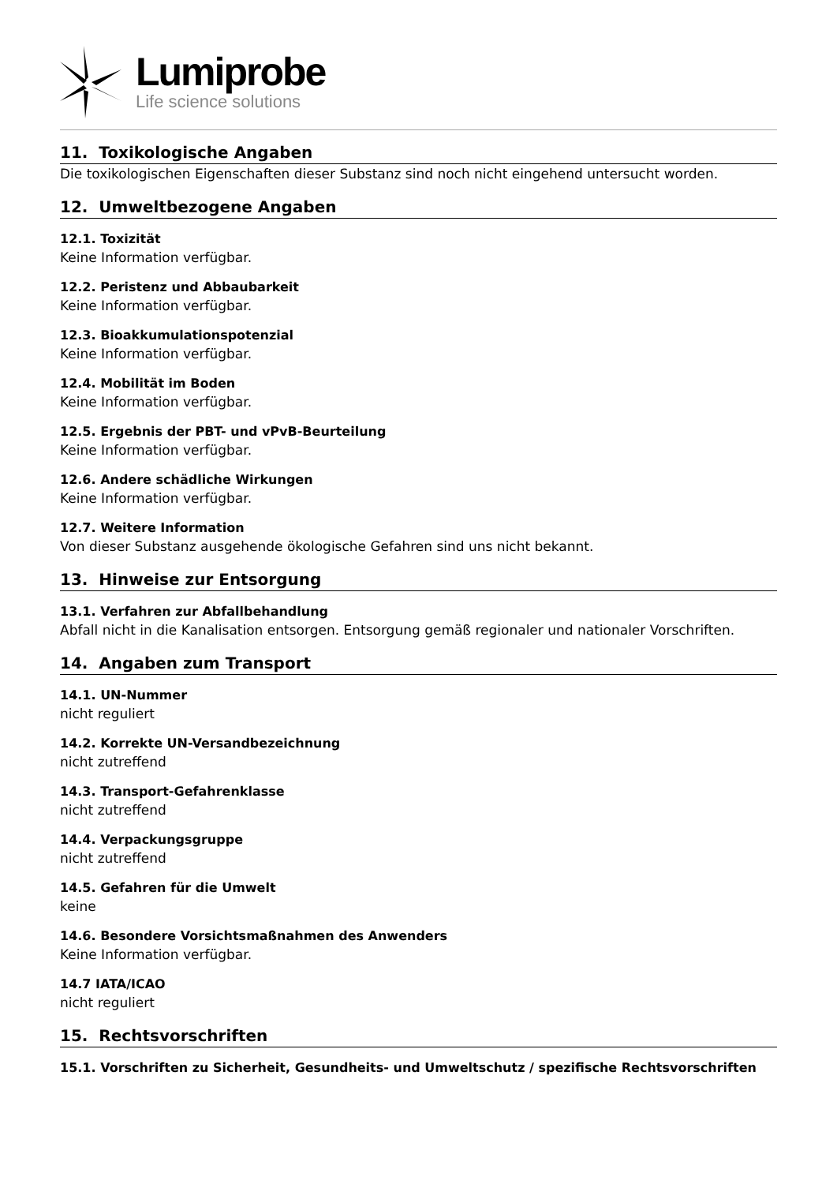Lumiprobe
Life science solutions
11. Toxikologische Angaben
Die toxikologischen Eigenschaften dieser Substanz sind noch nicht eingehend untersucht worden.
12. Umweltbezogene Angaben
12.1. Toxizität
Keine Information verfügbar.
12.2. Peristenz und Abbaubarkeit
Keine Information verfügbar.
12.3. Bioakkumulationspotenzial
Keine Information verfügbar.
12.4. Mobilität im Boden
Keine Information verfügbar.
12.5. Ergebnis der PBT- und vPvB-Beurteilung
Keine Information verfügbar.
12.6. Andere schädliche Wirkungen
Keine Information verfügbar.
12.7. Weitere Information
Von dieser Substanz ausgehende ökologische Gefahren sind uns nicht bekannt.
13. Hinweise zur Entsorgung
13.1. Verfahren zur Abfallbehandlung
Abfall nicht in die Kanalisation entsorgen. Entsorgung gemäß regionaler und nationaler Vorschriften.
14. Angaben zum Transport
14.1. UN-Nummer
nicht reguliert
14.2. Korrekte UN-Versandbezeichnung
nicht zutreffend
14.3. Transport-Gefahrenklasse
nicht zutreffend
14.4. Verpackungsgruppe
nicht zutreffend
14.5. Gefahren für die Umwelt
keine
14.6. Besondere Vorsichtsmaßnahmen des Anwenders
Keine Information verfügbar.
14.7 IATA/ICAO
nicht reguliert
15. Rechtsvorschriften
15.1. Vorschriften zu Sicherheit, Gesundheits- und Umweltschutz / spezifische Rechtsvorschriften